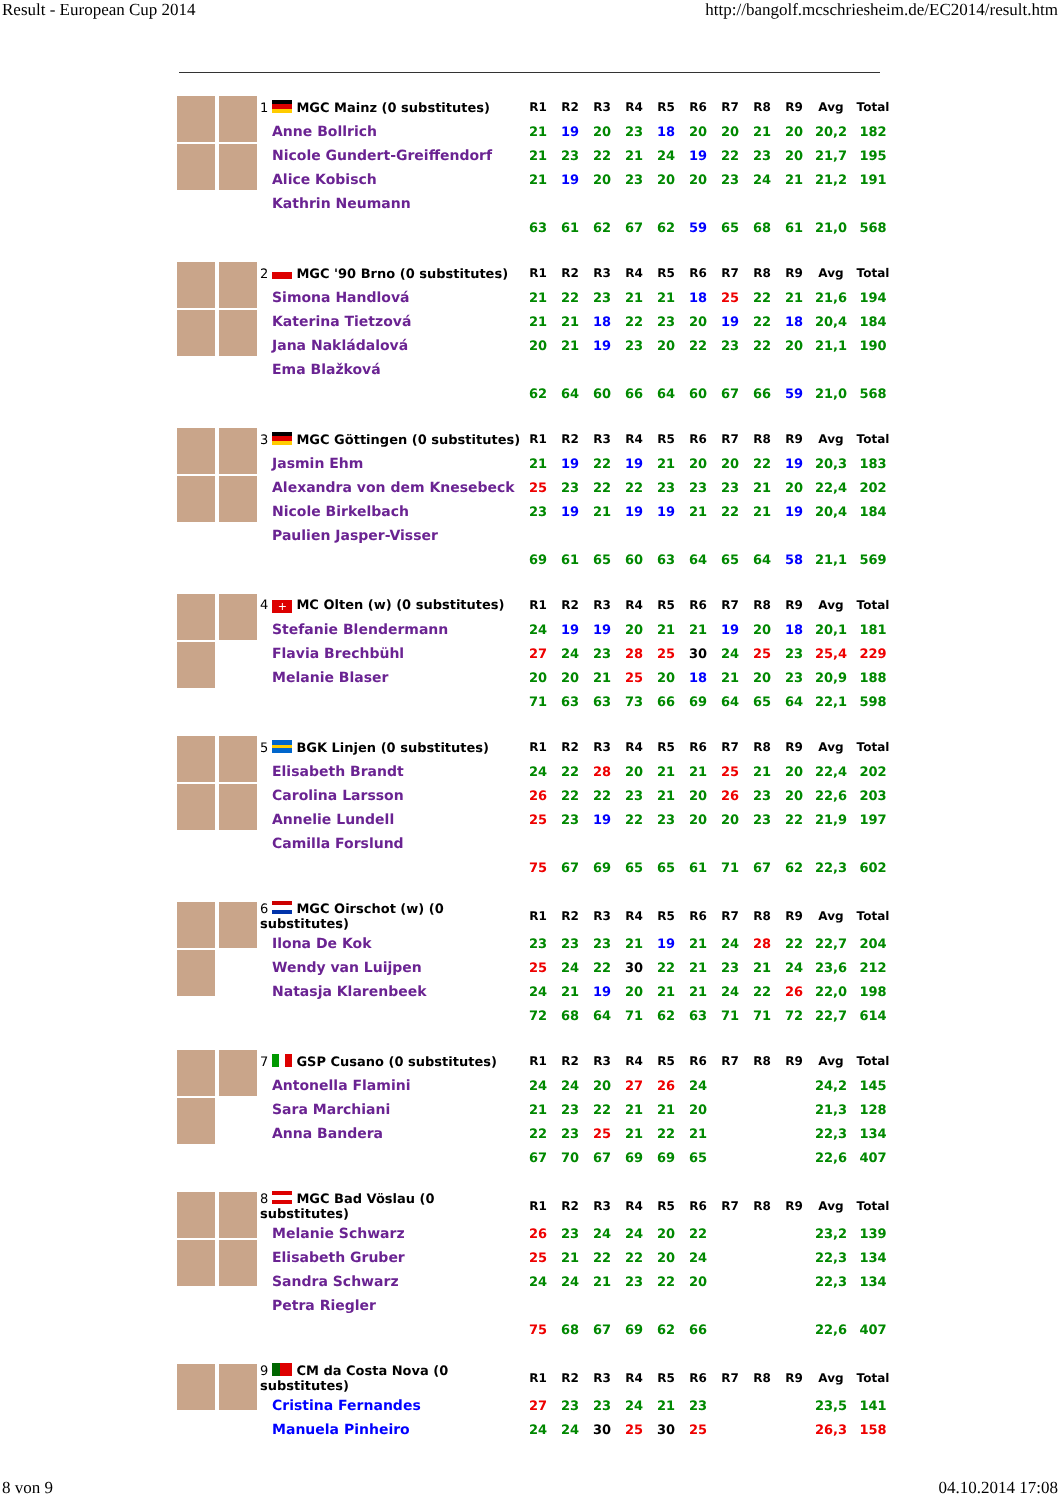Result - European Cup 2014 http://bangolf.mcschriesheim.de/EC2014/result.htm
| | 1 MGC Mainz (0 substitutes) | R1 | R2 | R3 | R4 | R5 | R6 | R7 | R8 | R9 | Avg | Total |
| | Anne Bollrich | 21 | 19 | 20 | 23 | 18 | 20 | 20 | 21 | 20 | 20,2 | 182 |
| | Nicole Gundert-Greiffendorf | 21 | 23 | 22 | 21 | 24 | 19 | 22 | 23 | 20 | 21,7 | 195 |
| | Alice Kobisch | 21 | 19 | 20 | 23 | 20 | 20 | 23 | 24 | 21 | 21,2 | 191 |
| | Kathrin Neumann | | | | | | | | | | | |
| | | 63 | 61 | 62 | 67 | 62 | 59 | 65 | 68 | 61 | 21,0 | 568 |
| | 2 MGC '90 Brno (0 substitutes) | R1 | R2 | R3 | R4 | R5 | R6 | R7 | R8 | R9 | Avg | Total |
| | Simona Handlová | 21 | 22 | 23 | 21 | 21 | 18 | 25 | 22 | 21 | 21,6 | 194 |
| | Katerina Tietzová | 21 | 21 | 18 | 22 | 23 | 20 | 19 | 22 | 18 | 20,4 | 184 |
| | Jana Nakládalová | 20 | 21 | 19 | 23 | 20 | 22 | 23 | 22 | 20 | 21,1 | 190 |
| | Ema Blažková | | | | | | | | | | | |
| | | 62 | 64 | 60 | 66 | 64 | 60 | 67 | 66 | 59 | 21,0 | 568 |
| | 3 MGC Göttingen (0 substitutes) | R1 | R2 | R3 | R4 | R5 | R6 | R7 | R8 | R9 | Avg | Total |
| | Jasmin Ehm | 21 | 19 | 22 | 19 | 21 | 20 | 20 | 22 | 19 | 20,3 | 183 |
| | Alexandra von dem Knesebeck | 25 | 23 | 22 | 22 | 23 | 23 | 23 | 21 | 20 | 22,4 | 202 |
| | Nicole Birkelbach | 23 | 19 | 21 | 19 | 19 | 21 | 22 | 21 | 19 | 20,4 | 184 |
| | Paulien Jasper-Visser | | | | | | | | | | | |
| | | 69 | 61 | 65 | 60 | 63 | 64 | 65 | 64 | 58 | 21,1 | 569 |
| | 4 + MC Olten (w) (0 substitutes) | R1 | R2 | R3 | R4 | R5 | R6 | R7 | R8 | R9 | Avg | Total |
| | Stefanie Blendermann | 24 | 19 | 19 | 20 | 21 | 21 | 19 | 20 | 18 | 20,1 | 181 |
| | Flavia Brechbühl | 27 | 24 | 23 | 28 | 25 | 30 | 24 | 25 | 23 | 25,4 | 229 |
| | Melanie Blaser | 20 | 20 | 21 | 25 | 20 | 18 | 21 | 20 | 23 | 20,9 | 188 |
| | | 71 | 63 | 63 | 73 | 66 | 69 | 64 | 65 | 64 | 22,1 | 598 |
| | 5 BGK Linjen (0 substitutes) | R1 | R2 | R3 | R4 | R5 | R6 | R7 | R8 | R9 | Avg | Total |
| | Elisabeth Brandt | 24 | 22 | 28 | 20 | 21 | 21 | 25 | 21 | 20 | 22,4 | 202 |
| | Carolina Larsson | 26 | 22 | 22 | 23 | 21 | 20 | 26 | 23 | 20 | 22,6 | 203 |
| | Annelie Lundell | 25 | 23 | 19 | 22 | 23 | 20 | 20 | 23 | 22 | 21,9 | 197 |
| | Camilla Forslund | | | | | | | | | | | |
| | | 75 | 67 | 69 | 65 | 65 | 61 | 71 | 67 | 62 | 22,3 | 602 |
| | 6 MGC Oirschot (w) (0 substitutes) | R1 | R2 | R3 | R4 | R5 | R6 | R7 | R8 | R9 | Avg | Total |
| | Ilona De Kok | 23 | 23 | 23 | 21 | 19 | 21 | 24 | 28 | 22 | 22,7 | 204 |
| | Wendy van Luijpen | 25 | 24 | 22 | 30 | 22 | 21 | 23 | 21 | 24 | 23,6 | 212 |
| | Natasja Klarenbeek | 24 | 21 | 19 | 20 | 21 | 21 | 24 | 22 | 26 | 22,0 | 198 |
| | | 72 | 68 | 64 | 71 | 62 | 63 | 71 | 71 | 72 | 22,7 | 614 |
| | 7 GSP Cusano (0 substitutes) | R1 | R2 | R3 | R4 | R5 | R6 | R7 | R8 | R9 | Avg | Total |
| | Antonella Flamini | 24 | 24 | 20 | 27 | 26 | 24 | | | | 24,2 | 145 |
| | Sara Marchiani | 21 | 23 | 22 | 21 | 21 | 20 | | | | 21,3 | 128 |
| | Anna Bandera | 22 | 23 | 25 | 21 | 22 | 21 | | | | 22,3 | 134 |
| | | 67 | 70 | 67 | 69 | 69 | 65 | | | | 22,6 | 407 |
| | 8 MGC Bad Vöslau (0 substitutes) | R1 | R2 | R3 | R4 | R5 | R6 | R7 | R8 | R9 | Avg | Total |
| | Melanie Schwarz | 26 | 23 | 24 | 24 | 20 | 22 | | | | 23,2 | 139 |
| | Elisabeth Gruber | 25 | 21 | 22 | 22 | 20 | 24 | | | | 22,3 | 134 |
| | Sandra Schwarz | 24 | 24 | 21 | 23 | 22 | 20 | | | | 22,3 | 134 |
| | Petra Riegler | | | | | | | | | | | |
| | | 75 | 68 | 67 | 69 | 62 | 66 | | | | 22,6 | 407 |
| | 9 CM da Costa Nova (0 substitutes) | R1 | R2 | R3 | R4 | R5 | R6 | R7 | R8 | R9 | Avg | Total |
| | Cristina Fernandes | 27 | 23 | 23 | 24 | 21 | 23 | | | | 23,5 | 141 |
| | Manuela Pinheiro | 24 | 24 | 30 | 25 | 30 | 25 | | | | 26,3 | 158 |
8 von 9 04.10.2014 17:08